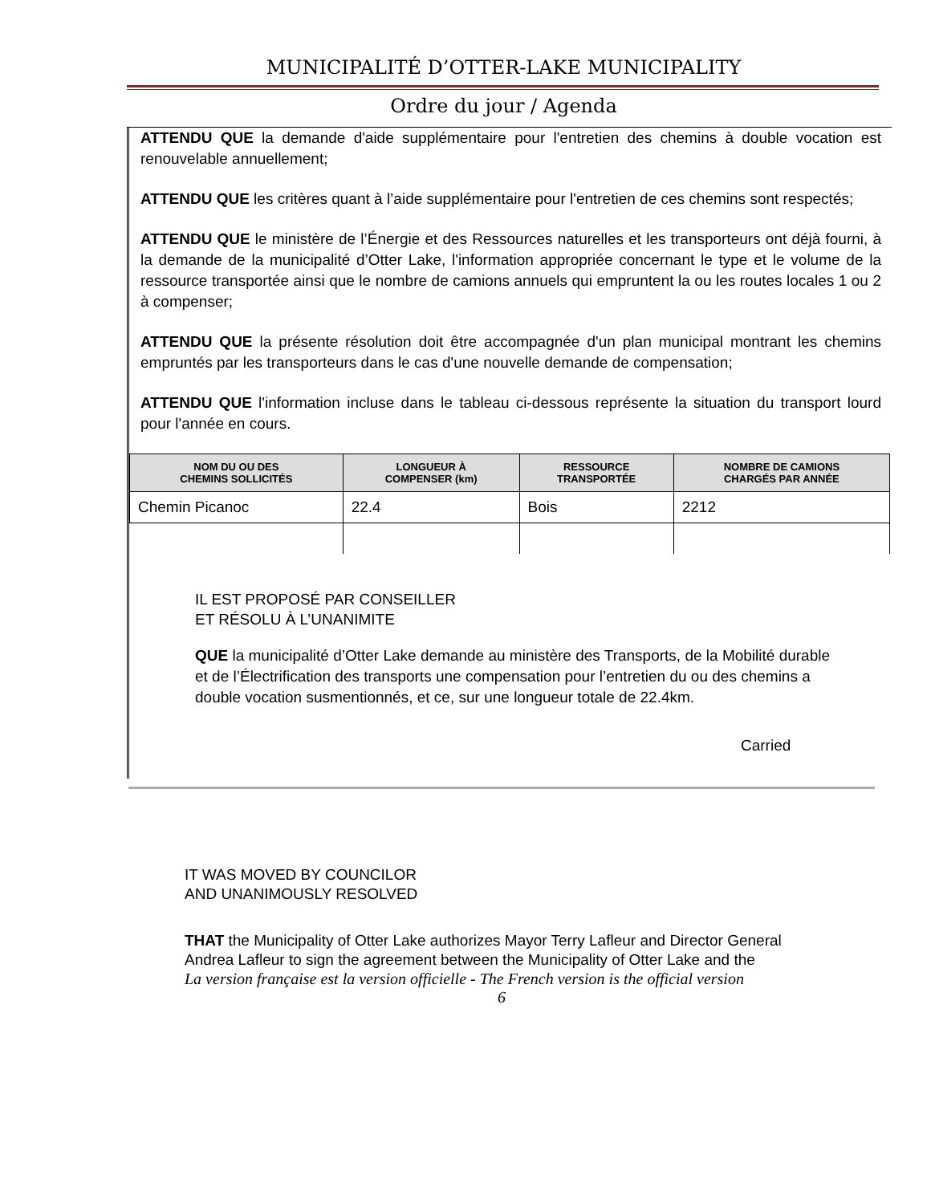MUNICIPALITÉ D’OTTER-LAKE MUNICIPALITY
Ordre du jour / Agenda
ATTENDU QUE la demande d'aide supplémentaire pour l'entretien des chemins à double vocation est renouvelable annuellement;
ATTENDU QUE les critères quant à l’aide supplémentaire pour l'entretien de ces chemins sont respectés;
ATTENDU QUE le ministère de l’Énergie et des Ressources naturelles et les transporteurs ont déjà fourni, à la demande de la municipalité d’Otter Lake, l'information appropriée concernant le type et le volume de la ressource transportée ainsi que le nombre de camions annuels qui empruntent la ou les routes locales 1 ou 2 à compenser;
ATTENDU QUE la présente résolution doit être accompagnée d'un plan municipal montrant les chemins empruntés par les transporteurs dans le cas d'une nouvelle demande de compensation;
ATTENDU QUE l'information incluse dans le tableau ci-dessous représente la situation du transport lourd pour l'année en cours.
| NOM DU OU DES CHEMINS SOLLICITÉS | LONGUEUR À COMPENSER (km) | RESSOURCE TRANSPORTÉE | NOMBRE DE CAMIONS CHARGÉS PAR ANNÉE |
| --- | --- | --- | --- |
| Chemin Picanoc | 22.4 | Bois | 2212 |
IL EST PROPOSÉ PAR CONSEILLER
ET RÉSOLU À L’UNANIMITE
QUE la municipalité d’Otter Lake demande au ministère des Transports, de la Mobilité durable et de l’Électrification des transports une compensation pour l’entretien du ou des chemins a double vocation susmentionnés, et ce, sur une longueur totale de 22.4km.
Carried
IT WAS MOVED BY COUNCILOR
AND UNANIMOUSLY RESOLVED
THAT the Municipality of Otter Lake authorizes Mayor Terry Lafleur and Director General
Andrea Lafleur to sign the agreement between the Municipality of Otter Lake and the
La version française est la version officielle - The French version is the official version
6